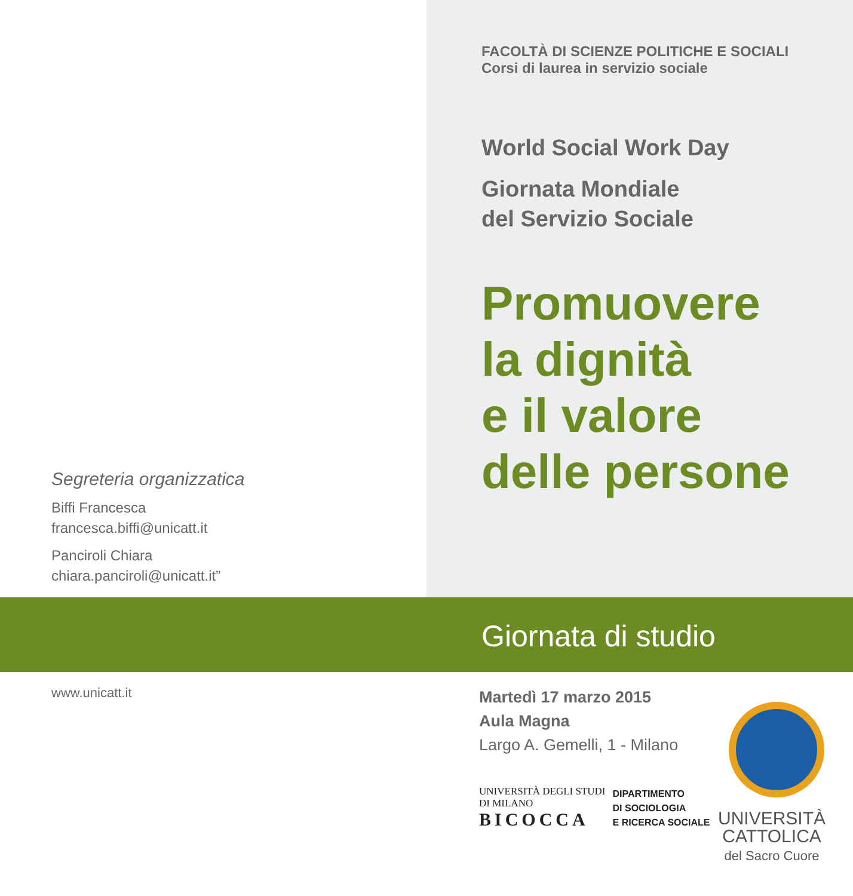Segreteria organizzatica
Biffi Francesca
francesca.biffi@unicatt.it
Panciroli Chiara
chiara.panciroli@unicatt.it”
FACOLTÀ DI SCIENZE POLITICHE E SOCIALI
Corsi di laurea in servizio sociale
World Social Work Day
Giornata Mondiale
del Servizio Sociale
Promuovere
la dignità
e il valore
delle persone
Giornata di studio
www.unicatt.it
Martedì 17 marzo 2015
Aula Magna
Largo A. Gemelli, 1 - Milano
UNIVERSITÀ DEGLI STUDI
DI MILANO
BICOCCA
DIPARTIMENTO
DI SOCIOLOGIA
E RICERCA SOCIALE
UNIVERSITÀ
CATTOLICA
del Sacro Cuore